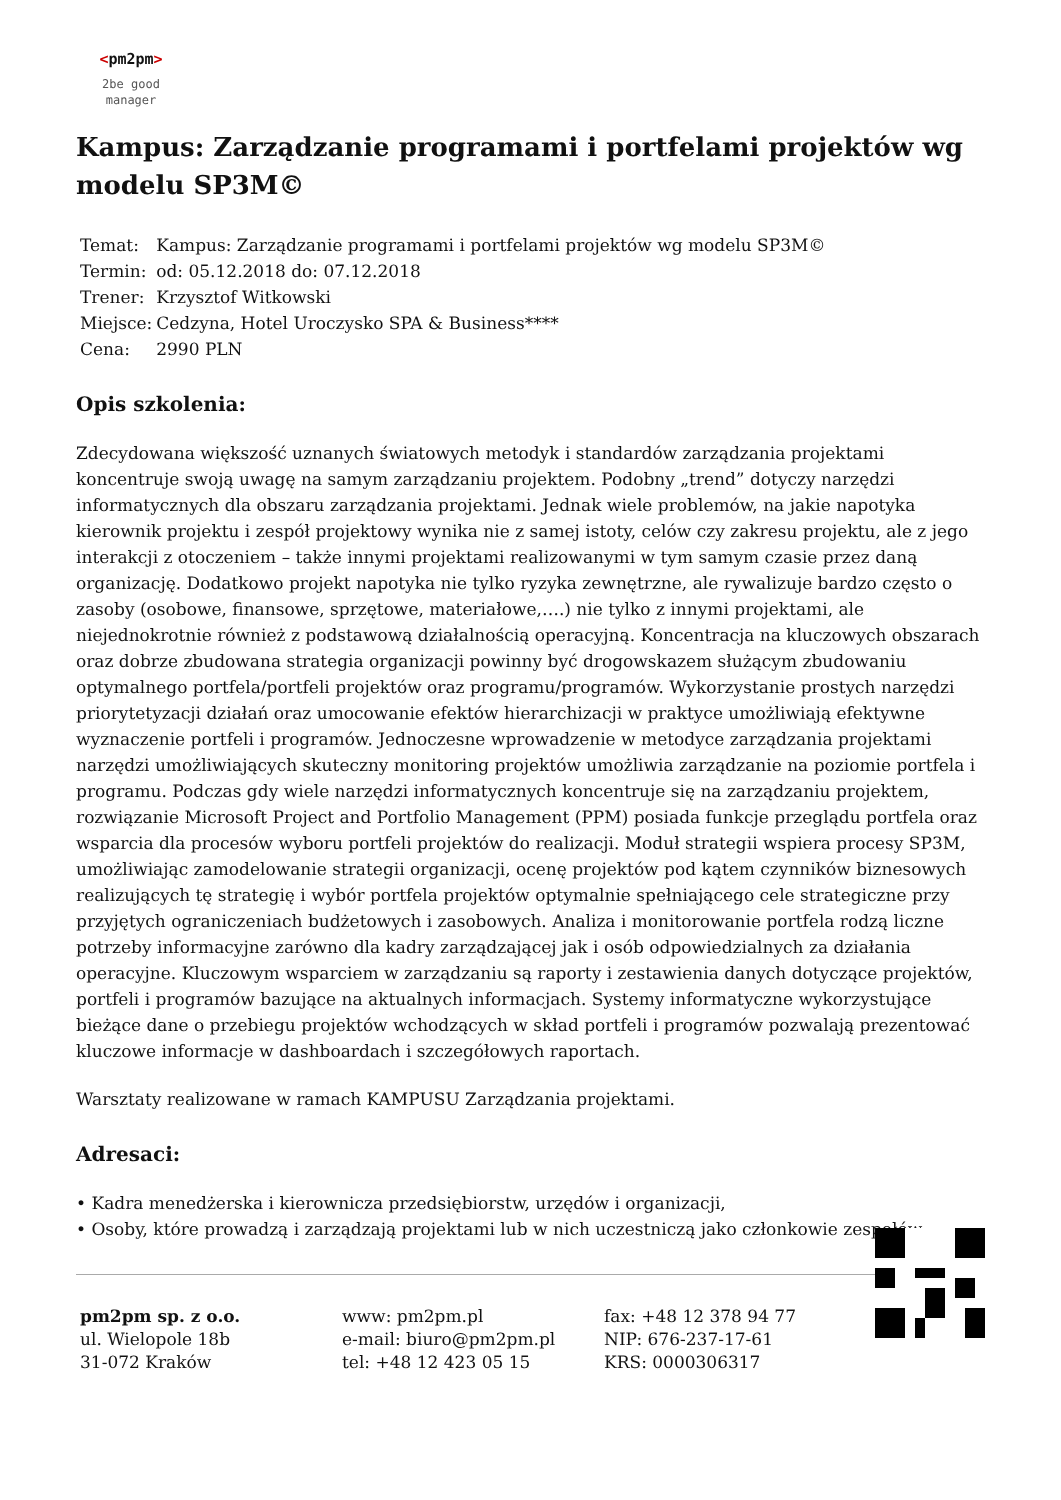<pm2pm>
2be good
manager
Kampus: Zarządzanie programami i portfelami projektów wg modelu SP3M©
| Temat: | Kampus: Zarządzanie programami i portfelami projektów wg modelu SP3M© |
| Termin: | od: 05.12.2018 do: 07.12.2018 |
| Trener: | Krzysztof Witkowski |
| Miejsce: | Cedzyna, Hotel Uroczysko SPA & Business**** |
| Cena: | 2990 PLN |
Opis szkolenia:
Zdecydowana większość uznanych światowych metodyk i standardów zarządzania projektami koncentruje swoją uwagę na samym zarządzaniu projektem. Podobny „trend” dotyczy narzędzi informatycznych dla obszaru zarządzania projektami. Jednak wiele problemów, na jakie napotyka kierownik projektu i zespół projektowy wynika nie z samej istoty, celów czy zakresu projektu, ale z jego interakcji z otoczeniem – także innymi projektami realizowanymi w tym samym czasie przez daną organizację. Dodatkowo projekt napotyka nie tylko ryzyka zewnętrzne, ale rywalizuje bardzo często o zasoby (osobowe, finansowe, sprzętowe, materiałowe,….) nie tylko z innymi projektami, ale niejednokrotnie również z podstawową działalnością operacyjną. Koncentracja na kluczowych obszarach oraz dobrze zbudowana strategia organizacji powinny być drogowskazem służącym zbudowaniu optymalnego portfela/portfeli projektów oraz programu/programów. Wykorzystanie prostych narzędzi priorytetyzacji działań oraz umocowanie efektów hierarchizacji w praktyce umożliwiają efektywne wyznaczenie portfeli i programów. Jednoczesne wprowadzenie w metodyce zarządzania projektami narzędzi umożliwiających skuteczny monitoring projektów umożliwia zarządzanie na poziomie portfela i programu. Podczas gdy wiele narzędzi informatycznych koncentruje się na zarządzaniu projektem, rozwiązanie Microsoft Project and Portfolio Management (PPM) posiada funkcje przeglądu portfela oraz wsparcia dla procesów wyboru portfeli projektów do realizacji. Moduł strategii wspiera procesy SP3M, umożliwiając zamodelowanie strategii organizacji, ocenę projektów pod kątem czynników biznesowych realizujących tę strategię i wybór portfela projektów optymalnie spełniającego cele strategiczne przy przyjętych ograniczeniach budżetowych i zasobowych. Analiza i monitorowanie portfela rodzą liczne potrzeby informacyjne zarówno dla kadry zarządzającej jak i osób odpowiedzialnych za działania operacyjne. Kluczowym wsparciem w zarządzaniu są raporty i zestawienia danych dotyczące projektów, portfeli i programów bazujące na aktualnych informacjach. Systemy informatyczne wykorzystujące bieżące dane o przebiegu projektów wchodzących w skład portfeli i programów pozwalają prezentować kluczowe informacje w dashboardach i szczegółowych raportach.
Warsztaty realizowane w ramach KAMPUSU Zarządzania projektami.
Adresaci:
• Kadra menedżerska i kierownicza przedsiębiorstw, urzędów i organizacji,
• Osoby, które prowadzą i zarządzają projektami lub w nich uczestniczą jako członkowie zespołów
pm2pm sp. z o.o.
ul. Wielopole 18b
31-072 Kraków
www: pm2pm.pl
e-mail: biuro@pm2pm.pl
tel: +48 12 423 05 15
fax: +48 12 378 94 77
NIP: 676-237-17-61
KRS: 0000306317